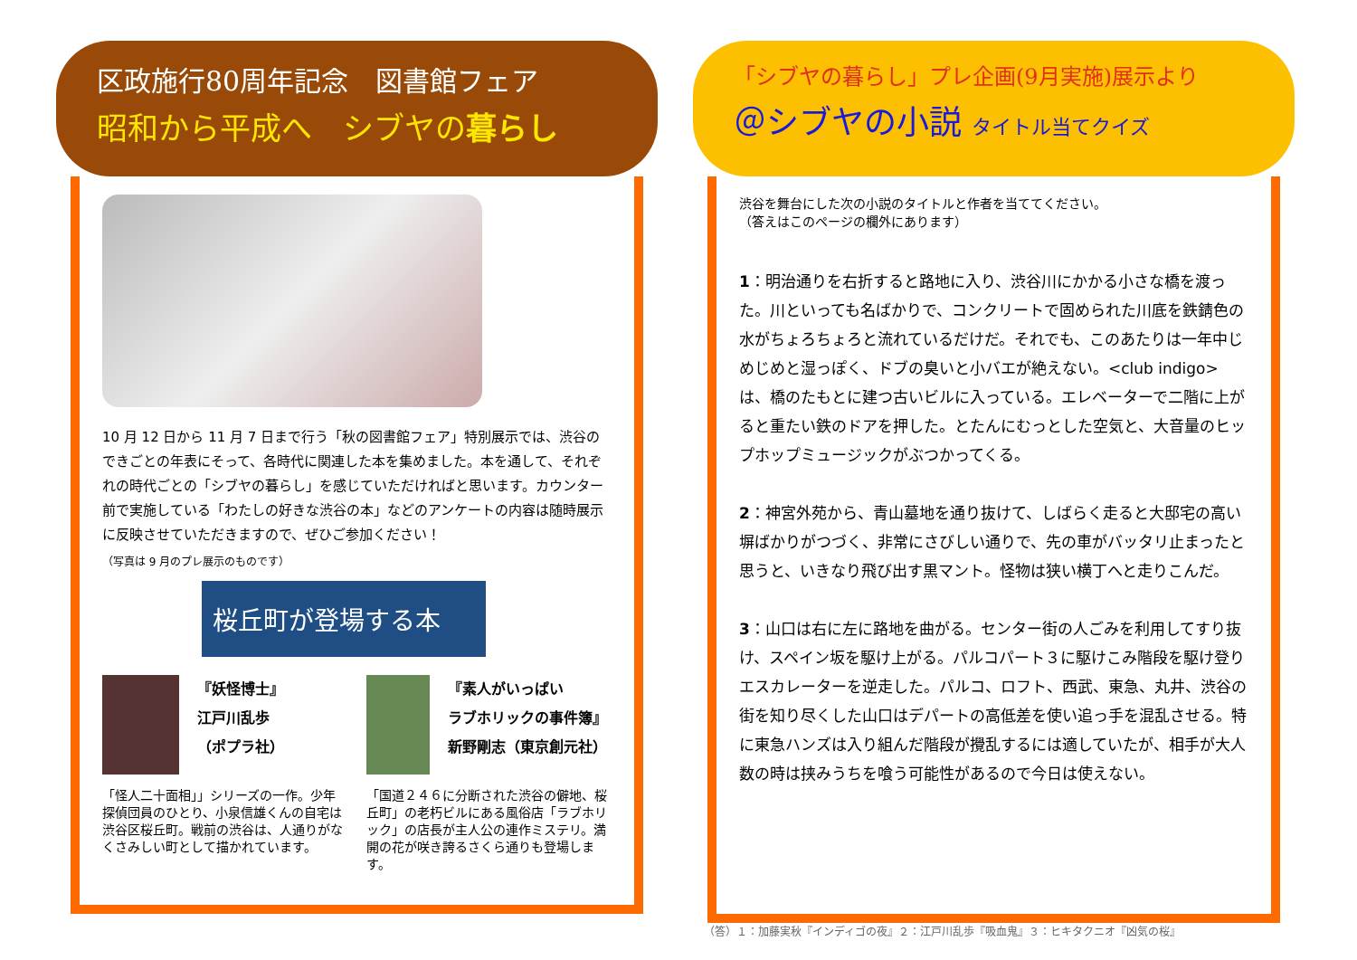区政施行80周年記念　図書館フェア
昭和から平成へ　シブヤの暮らし
10 月 12 日から 11 月 7 日まで行う「秋の図書館フェア」特別展示では、渋谷のできごとの年表にそって、各時代に関連した本を集めました。本を通して、それぞれの時代ごとの「シブヤの暮らし」を感じていただければと思います。カウンター前で実施している「わたしの好きな渋谷の本」などのアンケートの内容は随時展示に反映させていただきますので、ぜひご参加ください！
（写真は 9 月のプレ展示のものです）
桜丘町が登場する本
『妖怪博士』
江戸川乱歩
（ポプラ社）
「怪人二十面相」」シリーズの一作。少年探偵団員のひとり、小泉信雄くんの自宅は渋谷区桜丘町。戦前の渋谷は、人通りがなくさみしい町として描かれています。
『素人がいっぱい
ラブホリックの事件簿』
新野剛志（東京創元社）
「国道２４６に分断された渋谷の僻地、桜丘町」の老朽ビルにある風俗店「ラブホリック」の店長が主人公の連作ミステリ。満開の花が咲き誇るさくら通りも登場します。
「シブヤの暮らし」プレ企画(9月実施)展示より
＠シブヤの小説 タイトル当てクイズ
渋谷を舞台にした次の小説のタイトルと作者を当ててください。
（答えはこのページの欄外にあります）
1：明治通りを右折すると路地に入り、渋谷川にかかる小さな橋を渡った。川といっても名ばかりで、コンクリートで固められた川底を鉄錆色の水がちょろちょろと流れているだけだ。それでも、このあたりは一年中じめじめと湿っぽく、ドブの臭いと小バエが絶えない。<club indigo>は、橋のたもとに建つ古いビルに入っている。エレベーターで二階に上がると重たい鉄のドアを押した。とたんにむっとした空気と、大音量のヒップホップミュージックがぶつかってくる。
2：神宮外苑から、青山墓地を通り抜けて、しばらく走ると大邸宅の高い塀ばかりがつづく、非常にさびしい通りで、先の車がバッタリ止まったと思うと、いきなり飛び出す黒マント。怪物は狭い横丁へと走りこんだ。
3：山口は右に左に路地を曲がる。センター街の人ごみを利用してすり抜け、スペイン坂を駆け上がる。パルコパート３に駆けこみ階段を駆け登りエスカレーターを逆走した。パルコ、ロフト、西武、東急、丸井、渋谷の街を知り尽くした山口はデパートの高低差を使い追っ手を混乱させる。特に東急ハンズは入り組んだ階段が攪乱するには適していたが、相手が大人数の時は挟みうちを喰う可能性があるので今日は使えない。
（答）１：加藤実秋『インディゴの夜』２：江戸川乱歩『吸血鬼』３：ヒキタクニオ『凶気の桜』